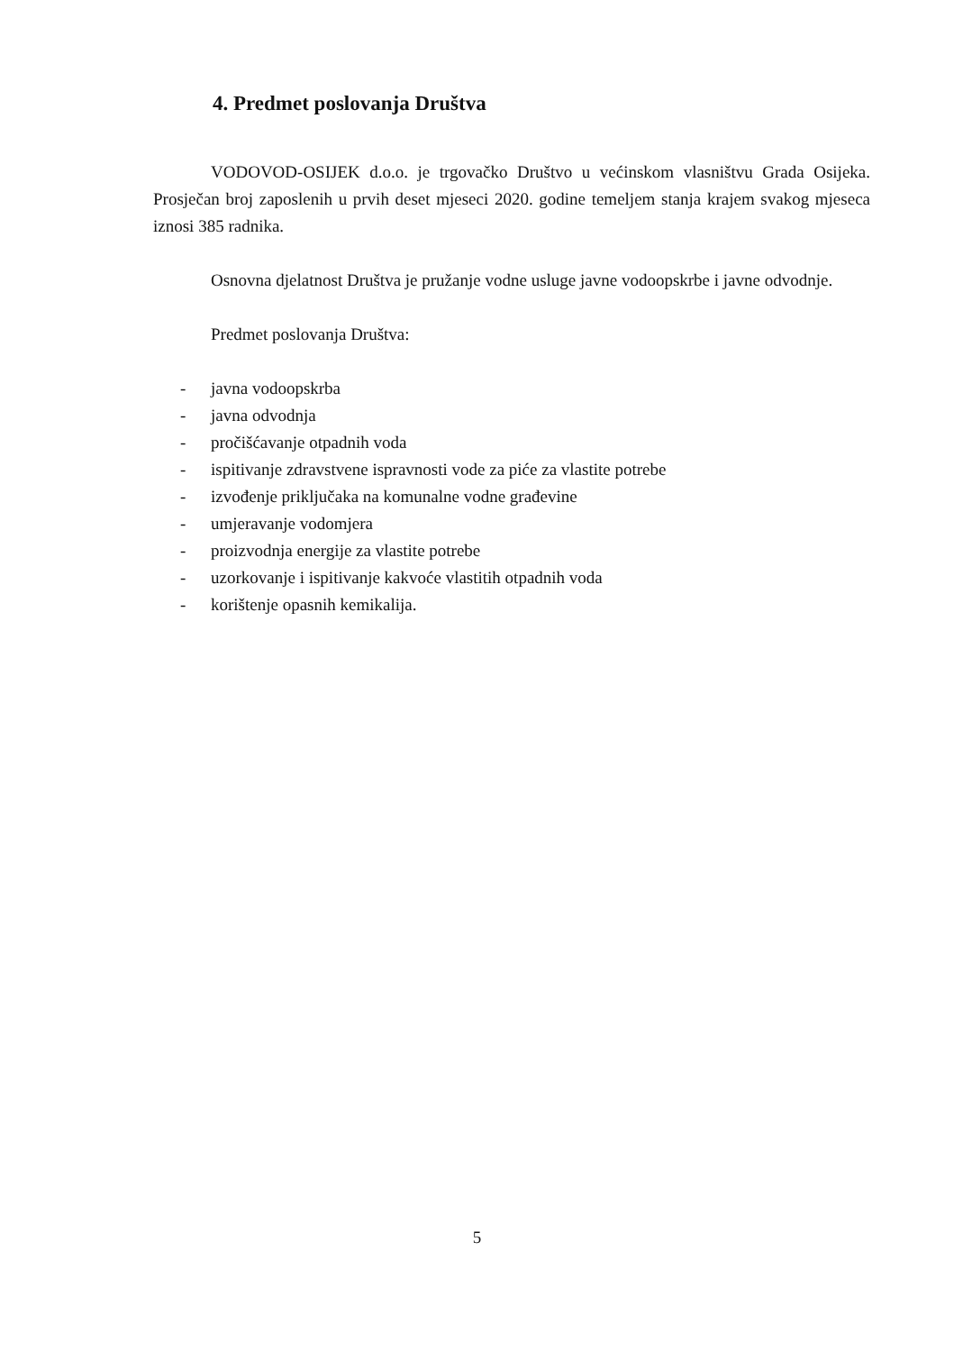4. Predmet poslovanja Društva
VODOVOD-OSIJEK d.o.o. je trgovačko Društvo u većinskom vlasništvu Grada Osijeka. Prosječan broj zaposlenih u prvih deset mjeseci 2020. godine temeljem stanja krajem svakog mjeseca iznosi 385 radnika.
Osnovna djelatnost Društva je pružanje vodne usluge javne vodoopskrbe i javne odvodnje.
Predmet poslovanja Društva:
- javna vodoopskrba
- javna odvodnja
- pročišćavanje otpadnih voda
- ispitivanje zdravstvene ispravnosti vode za piće za vlastite potrebe
- izvođenje priključaka na komunalne vodne građevine
- umjeravanje vodomjera
- proizvodnja energije za vlastite potrebe
- uzorkovanje i ispitivanje kakvoće vlastitih otpadnih voda
- korištenje opasnih kemikalija.
5